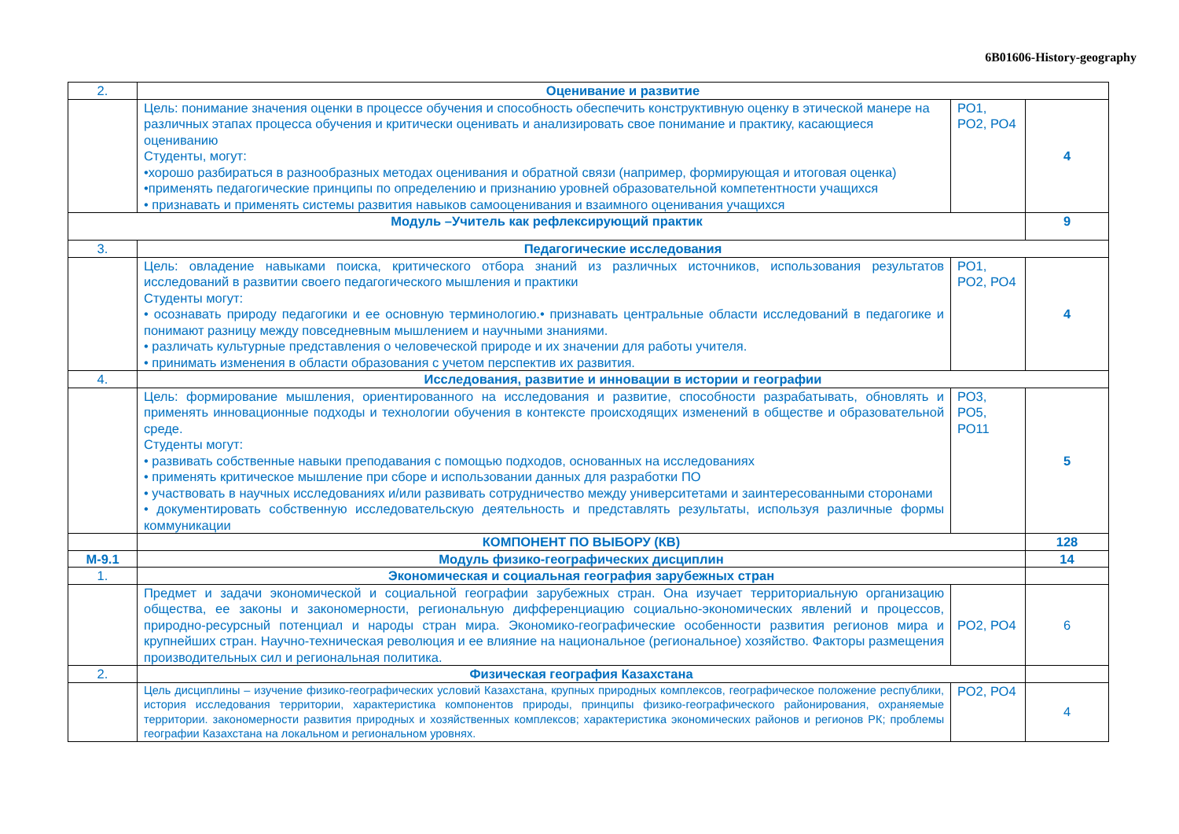6B01606-History-geography
| 2. | Оценивание и развитие | | |
| | Цель: понимание значения оценки в процессе обучения и способность обеспечить конструктивную оценку в этической манере на различных этапах процесса обучения и критически оценивать и анализировать свое понимание и практику, касающиеся оцениванию Студенты, могут: •хорошо разбираться в разнообразных методах оценивания и обратной связи (например, формирующая и итоговая оценка) •применять педагогические принципы по определению и признанию уровней образовательной компетентности учащихся • признавать и применять системы развития навыков самооценивания и взаимного оценивания учащихся | РО1, РО2, РО4 | 4 |
| Модуль –Учитель как рефлексирующий практик | | | 9 |
| 3. | Педагогические исследования | | |
| | Цель: овладение навыками поиска, критического отбора знаний из различных источников, использования результатов исследований в развитии своего педагогического мышления и практики Студенты могут: • осознавать природу педагогики и ее основную терминологию.• признавать центральные области исследований в педагогике и понимают разницу между повседневным мышлением и научными знаниями. • различать культурные представления о человеческой природе и их значении для работы учителя. • принимать изменения в области образования с учетом перспектив их развития. | РО1, РО2, РО4 | 4 |
| 4. | Исследования, развитие и инновации в истории и географии | | |
| | Цель: формирование мышления, ориентированного на исследования и развитие, способности разрабатывать, обновлять и применять инновационные подходы и технологии обучения в контексте происходящих изменений в обществе и образовательной среде. Студенты могут: • развивать собственные навыки преподавания с помощью подходов, основанных на исследованиях • применять критическое мышление при сборе и использовании данных для разработки ПО • участвовать в научных исследованиях и/или развивать сотрудничество между университетами и заинтересованными сторонами • документировать собственную исследовательскую деятельность и представлять результаты, используя различные формы коммуникации | РО3, РО5, РО11 | 5 |
| | КОМПОНЕНТ ПО ВЫБОРУ (КВ) | | 128 |
| М-9.1 | Модуль физико-географических дисциплин | | 14 |
| 1. | Экономическая и социальная география зарубежных стран | | |
| | Предмет и задачи экономической и социальной географии зарубежных стран. Она изучает территориальную организацию общества, ее законы и закономерности, региональную дифференциацию социально-экономических явлений и процессов, природно-ресурсный потенциал и народы стран мира. Экономико-географические особенности развития регионов мира и крупнейших стран. Научно-техническая революция и ее влияние на национальное (региональное) хозяйство. Факторы размещения производительных сил и региональная политика. | РО2, РО4 | 6 |
| 2. | Физическая география Казахстана | | |
| | Цель дисциплины – изучение физико-географических условий Казахстана, крупных природных комплексов, географическое положение республики, история исследования территории, характеристика компонентов природы, принципы физико-географического районирования, охраняемые территории. закономерности развития природных и хозяйственных комплексов; характеристика экономических районов и регионов РК; проблемы географии Казахстана на локальном и региональном уровнях. | РО2, РО4 | 4 |